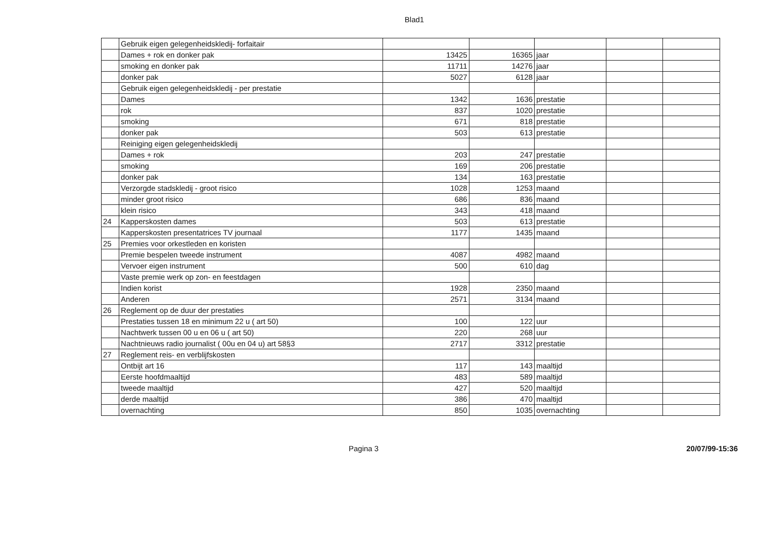Blad1
| | Gebruik eigen gelegenheidskledij- forfaitair | | | | | |
| | Dames + rok en donker pak | 13425 | 16365 | jaar | | |
| | smoking en donker pak | 11711 | 14276 | jaar | | |
| | donker pak | 5027 | 6128 | jaar | | |
| | Gebruik eigen gelegenheidskledij - per prestatie | | | | | |
| | Dames | 1342 | 1636 | prestatie | | |
| | rok | 837 | 1020 | prestatie | | |
| | smoking | 671 | 818 | prestatie | | |
| | donker pak | 503 | 613 | prestatie | | |
| | Reiniging eigen gelegenheidskledij | | | | | |
| | Dames + rok | 203 | 247 | prestatie | | |
| | smoking | 169 | 206 | prestatie | | |
| | donker pak | 134 | 163 | prestatie | | |
| | Verzorgde stadskledij - groot risico | 1028 | 1253 | maand | | |
| | minder groot risico | 686 | 836 | maand | | |
| | klein risico | 343 | 418 | maand | | |
| 24 | Kapperskosten dames | 503 | 613 | prestatie | | |
| | Kapperskosten presentatrices TV journaal | 1177 | 1435 | maand | | |
| 25 | Premies voor orkestleden en koristen | | | | | |
| | Premie bespelen tweede instrument | 4087 | 4982 | maand | | |
| | Vervoer eigen instrument | 500 | 610 | dag | | |
| | Vaste premie werk op zon- en feestdagen | | | | | |
| | Indien korist | 1928 | 2350 | maand | | |
| | Anderen | 2571 | 3134 | maand | | |
| 26 | Reglement op de duur der prestaties | | | | | |
| | Prestaties tussen 18 en minimum 22 u ( art 50) | 100 | 122 | uur | | |
| | Nachtwerk tussen 00 u en 06 u ( art 50) | 220 | 268 | uur | | |
| | Nachtnieuws radio journalist ( 00u en 04 u) art 58§3 | 2717 | 3312 | prestatie | | |
| 27 | Reglement reis- en verblijfskosten | | | | | |
| | Ontbijt art 16 | 117 | 143 | maaltijd | | |
| | Eerste hoofdmaaltijd | 483 | 589 | maaltijd | | |
| | tweede maaltijd | 427 | 520 | maaltijd | | |
| | derde maaltijd | 386 | 470 | maaltijd | | |
| | overnachting | 850 | 1035 | overnachting | | |
Pagina 3 20/07/99-15:36